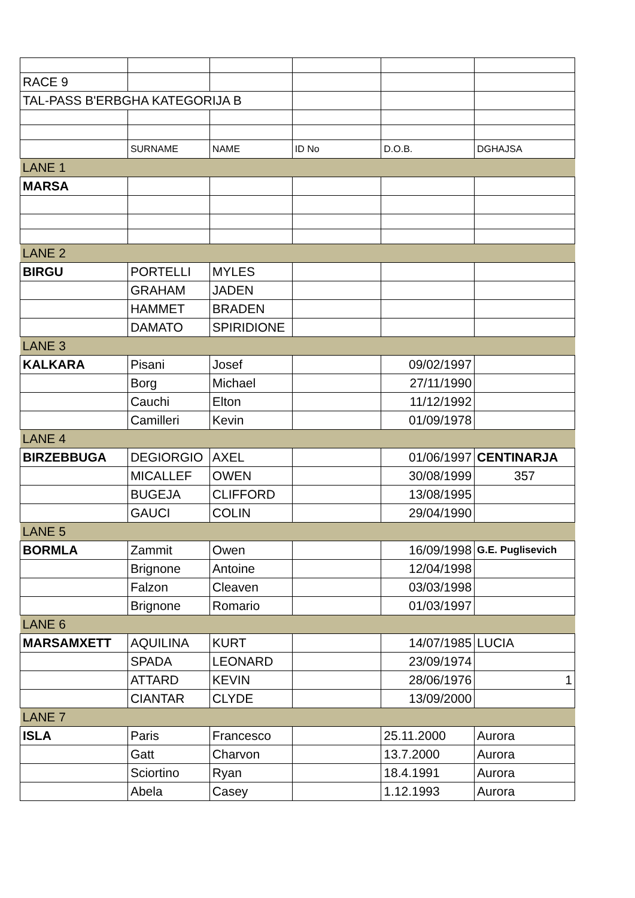| RACE 9 | | | | | |
| TAL-PASS B'ERBGHA KATEGORIJA B | | | | | |
| | SURNAME | NAME | ID No | D.O.B. | DGHAJSA |
| LANE 1 | | | | | |
| MARSA | | | | | |
| LANE 2 | | | | | |
| BIRGU | PORTELLI | MYLES | | | |
| | GRAHAM | JADEN | | | |
| | HAMMET | BRADEN | | | |
| | DAMATO | SPIRIDIONE | | | |
| LANE 3 | | | | | |
| KALKARA | Pisani | Josef | | 09/02/1997 | |
| | Borg | Michael | | 27/11/1990 | |
| | Cauchi | Elton | | 11/12/1992 | |
| | Camilleri | Kevin | | 01/09/1978 | |
| LANE 4 | | | | | |
| BIRZEBBUGA | DEGIORGIO | AXEL | | 01/06/1997 | CENTINARJA |
| | MICALLEF | OWEN | | 30/08/1999 | 357 |
| | BUGEJA | CLIFFORD | | 13/08/1995 | |
| | GAUCI | COLIN | | 29/04/1990 | |
| LANE 5 | | | | | |
| BORMLA | Zammit | Owen | | 16/09/1998 | G.E. Puglisevich |
| | Brignone | Antoine | | 12/04/1998 | |
| | Falzon | Cleaven | | 03/03/1998 | |
| | Brignone | Romario | | 01/03/1997 | |
| LANE 6 | | | | | |
| MARSAMXETT | AQUILINA | KURT | | 14/07/1985 | LUCIA |
| | SPADA | LEONARD | | 23/09/1974 | |
| | ATTARD | KEVIN | | 28/06/1976 | 1 |
| | CIANTAR | CLYDE | | 13/09/2000 | |
| LANE 7 | | | | | |
| ISLA | Paris | Francesco | | 25.11.2000 | Aurora |
| | Gatt | Charvon | | 13.7.2000 | Aurora |
| | Sciortino | Ryan | | 18.4.1991 | Aurora |
| | Abela | Casey | | 1.12.1993 | Aurora |